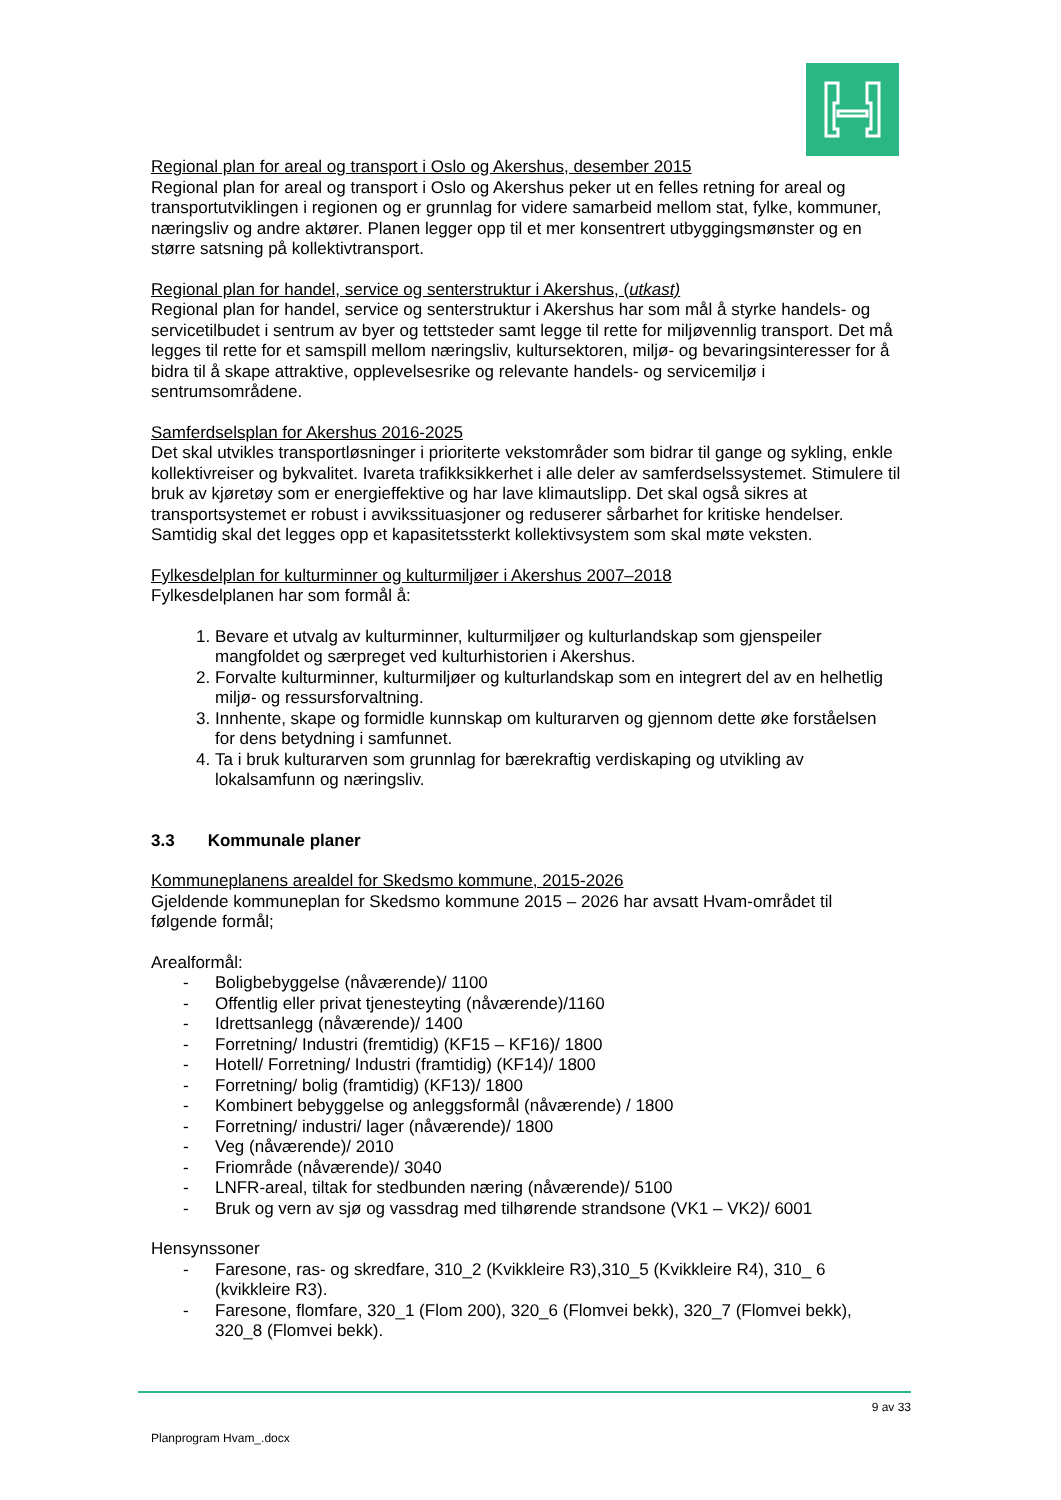Regional plan for areal og transport i Oslo og Akershus, desember 2015
Regional plan for areal og transport i Oslo og Akershus peker ut en felles retning for areal og transportutviklingen i regionen og er grunnlag for videre samarbeid mellom stat, fylke, kommuner, næringsliv og andre aktører. Planen legger opp til et mer konsentrert utbyggingsmønster og en større satsning på kollektivtransport.
Regional plan for handel, service og senterstruktur i Akershus, (utkast)
Regional plan for handel, service og senterstruktur i Akershus har som mål å styrke handels- og servicetilbudet i sentrum av byer og tettsteder samt legge til rette for miljøvennlig transport. Det må legges til rette for et samspill mellom næringsliv, kultursektoren, miljø- og bevaringsinteresser for å bidra til å skape attraktive, opplevelsesrike og relevante handels- og servicemiljø i sentrumsområdene.
Samferdselsplan for Akershus 2016-2025
Det skal utvikles transportløsninger i prioriterte vekstområder som bidrar til gange og sykling, enkle kollektivreiser og bykvalitet. Ivareta trafikksikkerhet i alle deler av samferdselssystemet. Stimulere til bruk av kjøretøy som er energieffektive og har lave klimautslipp. Det skal også sikres at transportsystemet er robust i avvikssituasjoner og reduserer sårbarhet for kritiske hendelser. Samtidig skal det legges opp et kapasitetssterkt kollektivsystem som skal møte veksten.
Fylkesdelplan for kulturminner og kulturmiljøer i Akershus 2007–2018
Fylkesdelplanen har som formål å:
1. Bevare et utvalg av kulturminner, kulturmiljøer og kulturlandskap som gjenspeiler mangfoldet og særpreget ved kulturhistorien i Akershus.
2. Forvalte kulturminner, kulturmiljøer og kulturlandskap som en integrert del av en helhetlig miljø- og ressursforvaltning.
3. Innhente, skape og formidle kunnskap om kulturarven og gjennom dette øke forståelsen for dens betydning i samfunnet.
4. Ta i bruk kulturarven som grunnlag for bærekraftig verdiskaping og utvikling av lokalsamfunn og næringsliv.
3.3 Kommunale planer
Kommuneplanens arealdel for Skedsmo kommune, 2015-2026
Gjeldende kommuneplan for Skedsmo kommune 2015 – 2026 har avsatt Hvam-området til følgende formål;
Arealformål:
- Boligbebyggelse (nåværende)/ 1100
- Offentlig eller privat tjenesteyting (nåværende)/1160
- Idrettsanlegg (nåværende)/ 1400
- Forretning/ Industri (fremtidig) (KF15 – KF16)/ 1800
- Hotell/ Forretning/ Industri (framtidig) (KF14)/ 1800
- Forretning/ bolig (framtidig) (KF13)/ 1800
- Kombinert bebyggelse og anleggsformål (nåværende) / 1800
- Forretning/ industri/ lager (nåværende)/ 1800
- Veg (nåværende)/ 2010
- Friområde (nåværende)/ 3040
- LNFR-areal, tiltak for stedbunden næring (nåværende)/ 5100
- Bruk og vern av sjø og vassdrag med tilhørende strandsone (VK1 – VK2)/ 6001
Hensynssoner
- Faresone, ras- og skredfare, 310_2 (Kvikkleire R3),310_5 (Kvikkleire R4), 310_ 6 (kvikkleire R3).
- Faresone, flomfare, 320_1 (Flom 200), 320_6 (Flomvei bekk), 320_7 (Flomvei bekk), 320_8 (Flomvei bekk).
9 av 33
Planprogram Hvam_.docx